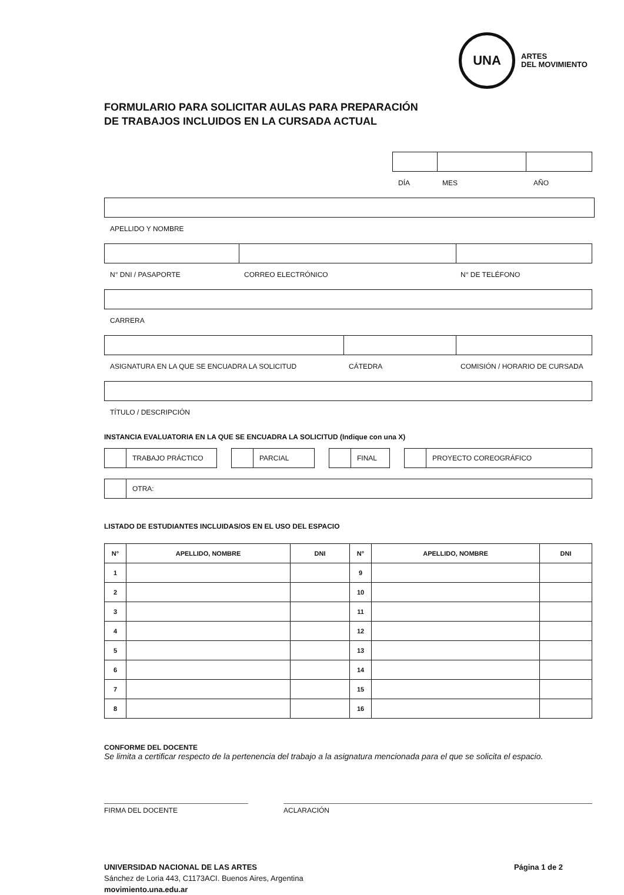UNA
ARTES
DEL MOVIMIENTO
FORMULARIO PARA SOLICITAR AULAS PARA PREPARACIÓN
DE TRABAJOS INCLUIDOS EN LA CURSADA ACTUAL
DÍA MES AÑO
APELLIDO Y NOMBRE
N° DNI / PASAPORTE CORREO ELECTRÓNICO N° DE TELÉFONO
CARRERA
ASIGNATURA EN LA QUE SE ENCUADRA LA SOLICITUD CÁTEDRA COMISIÓN / HORARIO DE CURSADA
TÍTULO / DESCRIPCIÓN
INSTANCIA EVALUATORIA EN LA QUE SE ENCUADRA LA SOLICITUD (Indique con una X)
TRABAJO PRÁCTICO PARCIAL FINAL PROYECTO COREOGRÁFICO
OTRA:
LISTADO DE ESTUDIANTES INCLUIDAS/OS EN EL USO DEL ESPACIO
| N° | APELLIDO, NOMBRE | DNI | N° | APELLIDO, NOMBRE | DNI |
| --- | --- | --- | --- | --- | --- |
| 1 | | | 9 | | |
| 2 | | | 10 | | |
| 3 | | | 11 | | |
| 4 | | | 12 | | |
| 5 | | | 13 | | |
| 6 | | | 14 | | |
| 7 | | | 15 | | |
| 8 | | | 16 | | |
CONFORME DEL DOCENTE
Se limita a certificar respecto de la pertenencia del trabajo a la asignatura mencionada para el que se solicita el espacio.
FIRMA DEL DOCENTE ACLARACIÓN
UNIVERSIDAD NACIONAL DE LAS ARTES Página 1 de 2
Sánchez de Loria 443, C1173ACI. Buenos Aires, Argentina
movimiento.una.edu.ar